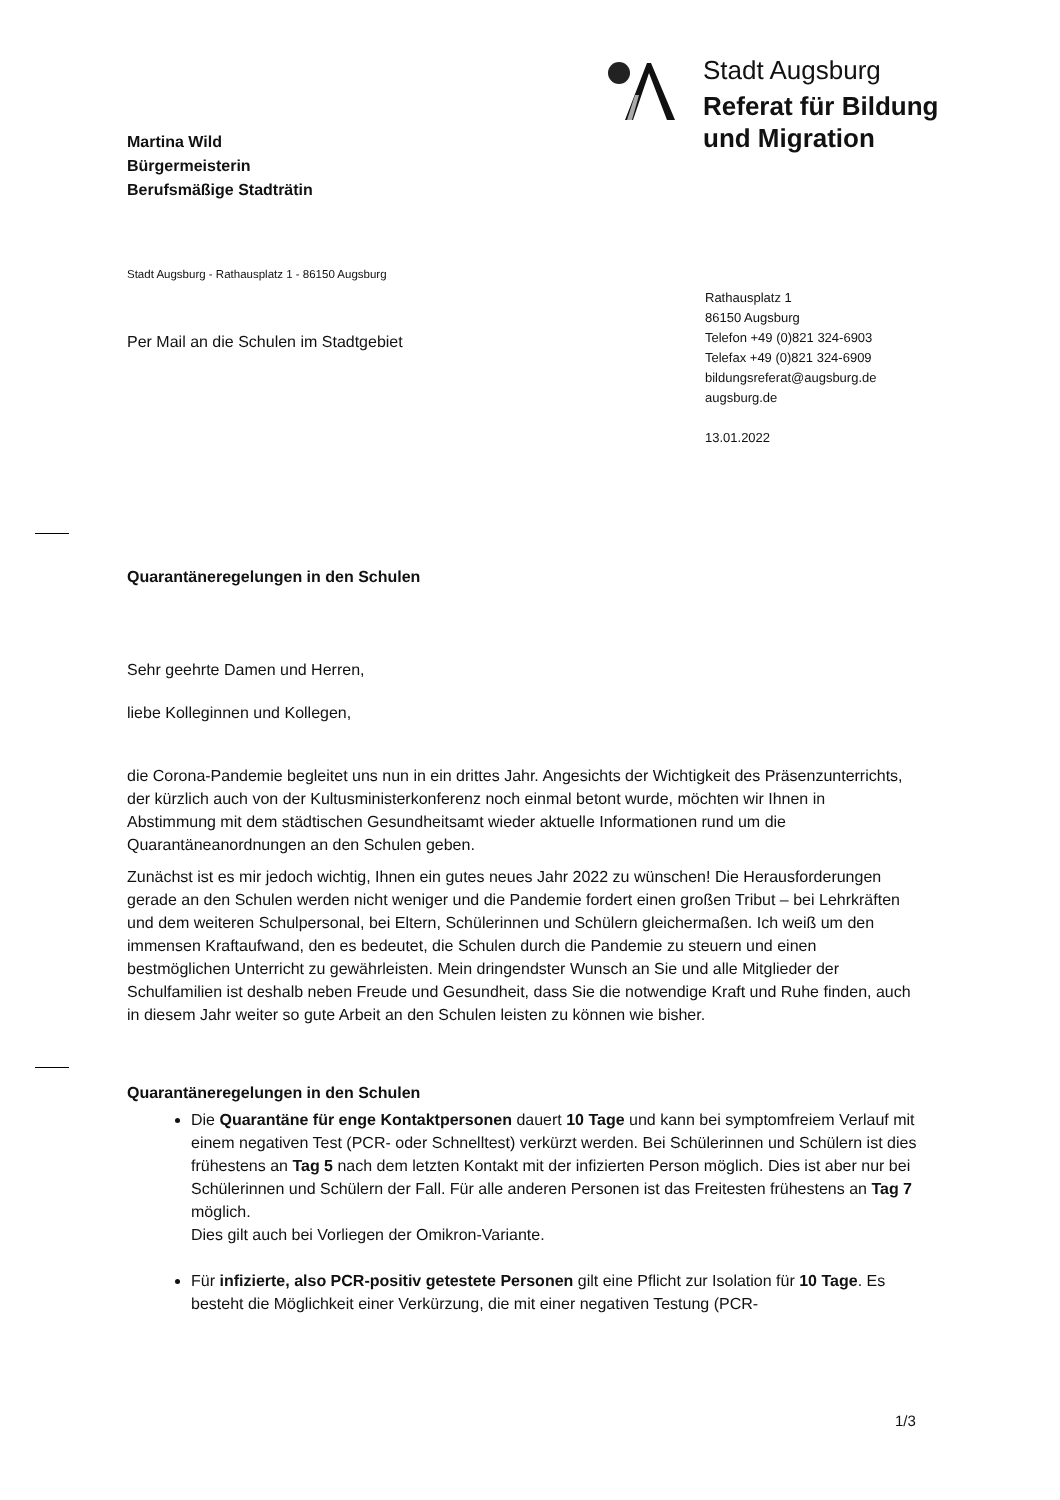Stadt Augsburg
Referat für Bildung
und Migration
Martina Wild
Bürgermeisterin
Berufsmäßige Stadträtin
Stadt Augsburg - Rathausplatz 1 - 86150 Augsburg
Per Mail an die Schulen im Stadtgebiet
Rathausplatz 1
86150 Augsburg
Telefon +49 (0)821 324-6903
Telefax +49 (0)821 324-6909
bildungsreferat@augsburg.de
augsburg.de
13.01.2022
Quarantäneregelungen in den Schulen
Sehr geehrte Damen und Herren,
liebe Kolleginnen und Kollegen,
die Corona-Pandemie begleitet uns nun in ein drittes Jahr. Angesichts der Wichtigkeit des Präsenzunterrichts, der kürzlich auch von der Kultusministerkonferenz noch einmal betont wurde, möchten wir Ihnen in Abstimmung mit dem städtischen Gesundheitsamt wieder aktuelle Informationen rund um die Quarantäneanordnungen an den Schulen geben.
Zunächst ist es mir jedoch wichtig, Ihnen ein gutes neues Jahr 2022 zu wünschen! Die Herausforderungen gerade an den Schulen werden nicht weniger und die Pandemie fordert einen großen Tribut – bei Lehrkräften und dem weiteren Schulpersonal, bei Eltern, Schülerinnen und Schülern gleichermaßen. Ich weiß um den immensen Kraftaufwand, den es bedeutet, die Schulen durch die Pandemie zu steuern und einen bestmöglichen Unterricht zu gewährleisten. Mein dringendster Wunsch an Sie und alle Mitglieder der Schulfamilien ist deshalb neben Freude und Gesundheit, dass Sie die notwendige Kraft und Ruhe finden, auch in diesem Jahr weiter so gute Arbeit an den Schulen leisten zu können wie bisher.
Quarantäneregelungen in den Schulen
Die Quarantäne für enge Kontaktpersonen dauert 10 Tage und kann bei symptomfreiem Verlauf mit einem negativen Test (PCR- oder Schnelltest) verkürzt werden. Bei Schülerinnen und Schülern ist dies frühestens an Tag 5 nach dem letzten Kontakt mit der infizierten Person möglich. Dies ist aber nur bei Schülerinnen und Schülern der Fall. Für alle anderen Personen ist das Freitesten frühestens an Tag 7 möglich.
Dies gilt auch bei Vorliegen der Omikron-Variante.
Für infizierte, also PCR-positiv getestete Personen gilt eine Pflicht zur Isolation für 10 Tage. Es besteht die Möglichkeit einer Verkürzung, die mit einer negativen Testung (PCR-
1/3